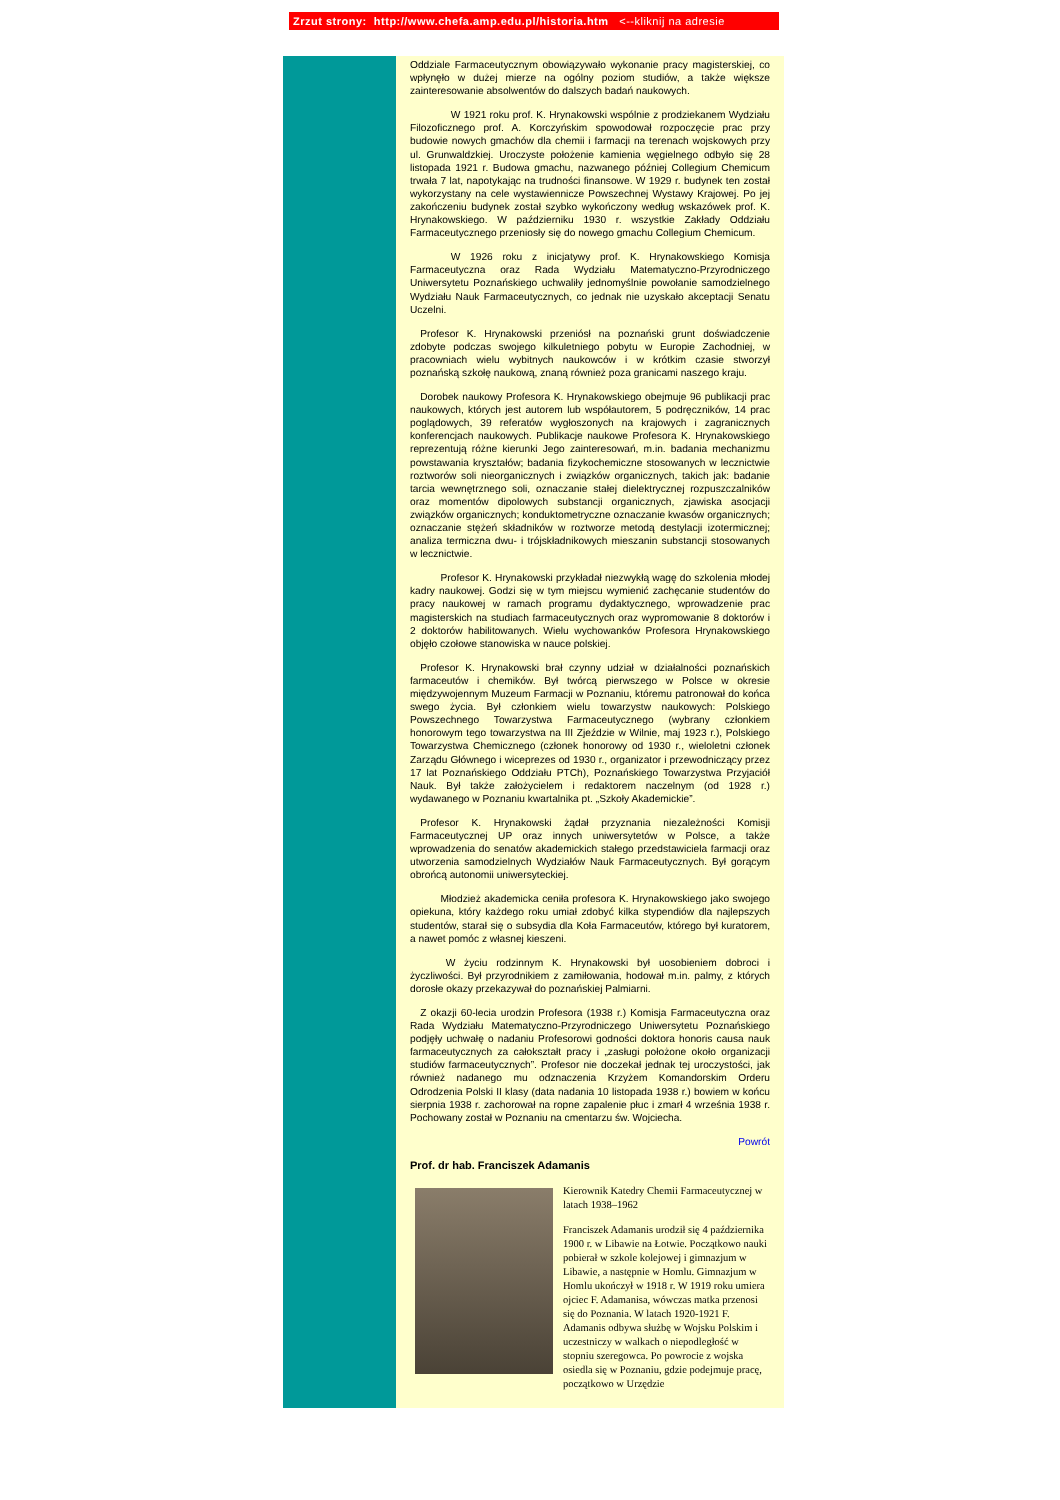Zrzut strony: http://www.chefa.amp.edu.pl/historia.htm <--kliknij na adresie
Oddziale Farmaceutycznym obowiązywało wykonanie pracy magisterskiej, co wpłynęło w dużej mierze na ogólny poziom studiów, a także większe zainteresowanie absolwentów do dalszych badań naukowych.
    W 1921 roku prof. K. Hrynakowski wspólnie z prodziekanem Wydziału Filozoficznego prof. A. Korczyńskim spowodował rozpoczęcie prac przy budowie nowych gmachów dla chemii i farmacji na terenach wojskowych przy ul. Grunwaldzkiej. Uroczyste położenie kamienia węgielnego odbyło się 28 listopada 1921 r. Budowa gmachu, nazwanego później Collegium Chemicum trwała 7 lat, napotykając na trudności finansowe. W 1929 r. budynek ten został wykorzystany na cele wystawiennicze Powszechnej Wystawy Krajowej. Po jej zakończeniu budynek został szybko wykończony według wskazówek prof. K. Hrynakowskiego. W październiku 1930 r. wszystkie Zakłady Oddziału Farmaceutycznego przeniosły się do nowego gmachu Collegium Chemicum.
    W 1926 roku z inicjatywy prof. K. Hrynakowskiego Komisja Farmaceutyczna oraz Rada Wydziału Matematyczno-Przyrodniczego Uniwersytetu Poznańskiego uchwaliły jednomyślnie powołanie samodzielnego Wydziału Nauk Farmaceutycznych, co jednak nie uzyskało akceptacji Senatu Uczelni.
 Profesor K. Hrynakowski przeniósł na poznański grunt doświadczenie zdobyte podczas swojego kilkuletniego pobytu w Europie Zachodniej, w pracowniach wielu wybitnych naukowców i w krótkim czasie stworzył poznańską szkołę naukową, znaną również poza granicami naszego kraju.
 Dorobek naukowy Profesora K. Hrynakowskiego obejmuje 96 publikacji prac naukowych, których jest autorem lub współautorem, 5 podręczników, 14 prac poglądowych, 39 referatów wygłoszonych na krajowych i zagranicznych konferencjach naukowych. Publikacje naukowe Profesora K. Hrynakowskiego reprezentują różne kierunki Jego zainteresowań, m.in. badania mechanizmu powstawania kryształów; badania fizykochemiczne stosowanych w lecznictwie roztworów soli nieorganicznych i związków organicznych, takich jak: badanie tarcia wewnętrznego soli, oznaczanie stałej dielektrycznej rozpuszczalników oraz momentów dipolowych substancji organicznych, zjawiska asocjacji związków organicznych; konduktometryczne oznaczanie kwasów organicznych; oznaczanie stężeń składników w roztworze metodą destylacji izotermicznej; analiza termiczna dwu- i trójskładnikowych mieszanin substancji stosowanych w lecznictwie.
   Profesor K. Hrynakowski przykładał niezwykłą wagę do szkolenia młodej kadry naukowej. Godzi się w tym miejscu wymienić zachęcanie studentów do pracy naukowej w ramach programu dydaktycznego, wprowadzenie prac magisterskich na studiach farmaceutycznych oraz wypromowanie 8 doktorów i 2 doktorów habilitowanych. Wielu wychowanków Profesora Hrynakowskiego objęło czołowe stanowiska w nauce polskiej.
 Profesor K. Hrynakowski brał czynny udział w działalności poznańskich farmaceutów i chemików. Był twórcą pierwszego w Polsce w okresie międzywojennym Muzeum Farmacji w Poznaniu, któremu patronował do końca swego życia. Był członkiem wielu towarzystw naukowych: Polskiego Powszechnego Towarzystwa Farmaceutycznego (wybrany członkiem honorowym tego towarzystwa na III Zjeździe w Wilnie, maj 1923 r.), Polskiego Towarzystwa Chemicznego (członek honorowy od 1930 r., wieloletni członek Zarządu Głównego i wiceprezes od 1930 r., organizator i przewodniczący przez 17 lat Poznańskiego Oddziału PTCh), Poznańskiego Towarzystwa Przyjaciół Nauk. Był także założycielem i redaktorem naczelnym (od 1928 r.) wydawanego w Poznaniu kwartalnika pt. „Szkoły Akademickie”.
 Profesor K. Hrynakowski żądał przyznania niezależności Komisji Farmaceutycznej UP oraz innych uniwersytetów w Polsce, a także wprowadzenia do senatów akademickich stałego przedstawiciela farmacji oraz utworzenia samodzielnych Wydziałów Nauk Farmaceutycznych. Był gorącym obrońcą autonomii uniwersyteckiej.
   Młodzież akademicka ceniła profesora K. Hrynakowskiego jako swojego opiekuna, który każdego roku umiał zdobyć kilka stypendiów dla najlepszych studentów, starał się o subsydia dla Koła Farmaceutów, którego był kuratorem, a nawet pomóc z własnej kieszeni.
    W życiu rodzinnym K. Hrynakowski był uosobieniem dobroci i życzliwości. Był przyrodnikiem z zamiłowania, hodował m.in. palmy, z których dorosłe okazy przekazywał do poznańskiej Palmiarni.
 Z okazji 60-lecia urodzin Profesora (1938 r.) Komisja Farmaceutyczna oraz Rada Wydziału Matematyczno-Przyrodniczego Uniwersytetu Poznańskiego podjęły uchwałę o nadaniu Profesorowi godności doktora honoris causa nauk farmaceutycznych za całokształt pracy i „zasługi położone około organizacji studiów farmaceutycznych”. Profesor nie doczekał jednak tej uroczystości, jak również nadanego mu odznaczenia Krzyżem Komandorskim Orderu Odrodzenia Polski II klasy (data nadania 10 listopada 1938 r.) bowiem w końcu sierpnia 1938 r. zachorował na ropne zapalenie płuc i zmarł 4 września 1938 r. Pochowany został w Poznaniu na cmentarzu św. Wojciecha.
Powrót
Prof. dr hab. Franciszek Adamanis
Kierownik Katedry Chemii Farmaceutycznej w latach 1938–1962
Franciszek Adamanis urodził się 4 października 1900 r. w Libawie na Łotwie. Początkowo nauki pobierał w szkole kolejowej i gimnazjum w Libawie, a następnie w Homlu. Gimnazjum w Homlu ukończył w 1918 r. W 1919 roku umiera ojciec F. Adamanisa, wówczas matka przenosi się do Poznania. W latach 1920-1921 F. Adamanis odbywa służbę w Wojsku Polskim i uczestniczy w walkach o niepodległość w stopniu szeregowca. Po powrocie z wojska osiedla się w Poznaniu, gdzie podejmuje pracę, początkowo w Urzędzie